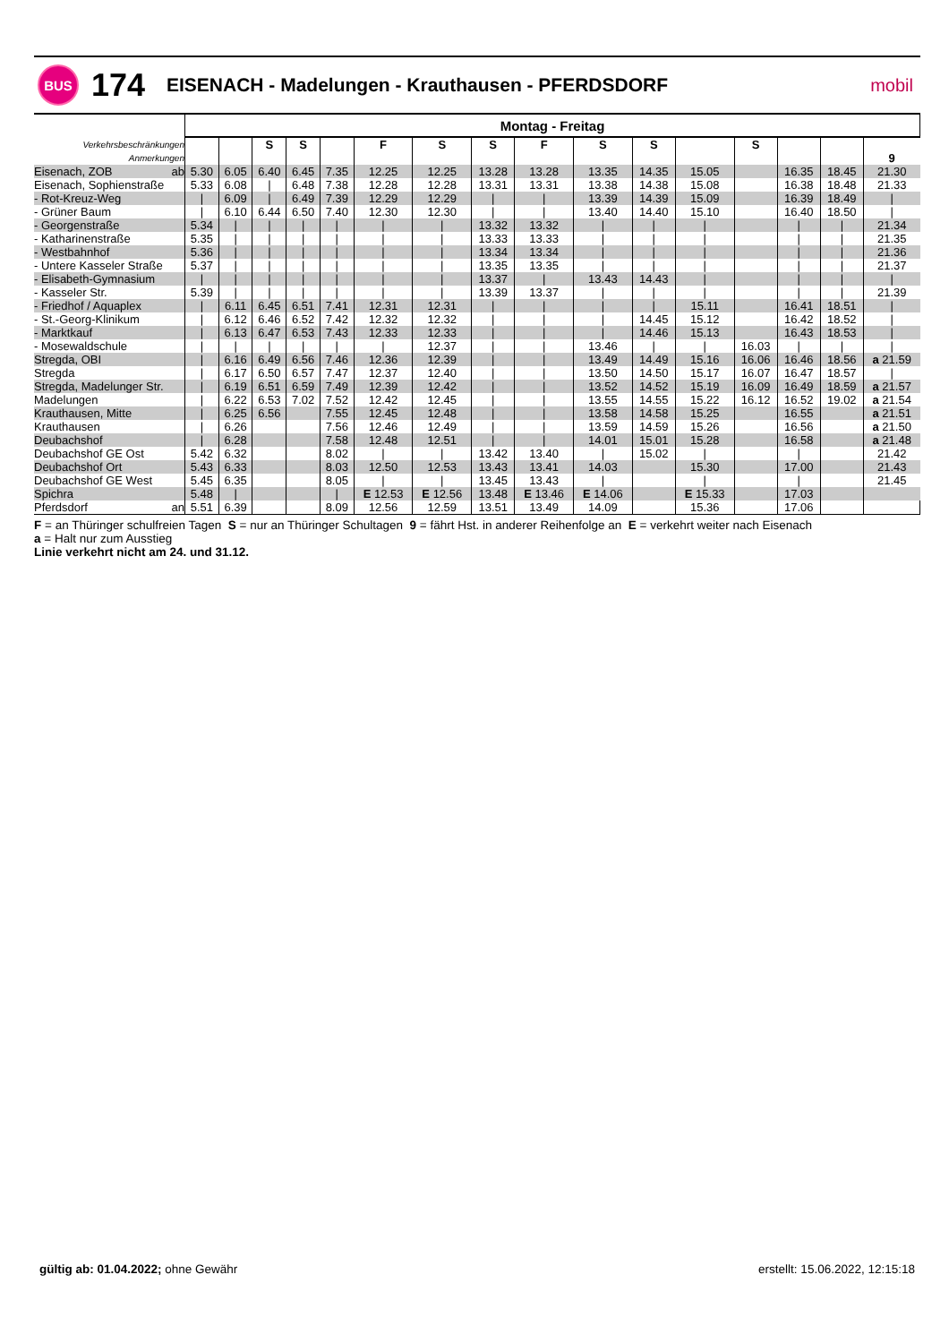BUS
174
EISENACH - Madelungen - Krauthausen - PFERDSDORF
mobil
| | Montag - Freitag | | | | | | | | | | | | | | | |
| Verkehrsbeschränkungen | | | S | S | | F | S | S | F | S | S | | S | | | |
| Anmerkungen | | | | | | | | | | | | | | | | 9 |
| Eisenach, ZOB ab | 5.30 | 6.05 | 6.40 | 6.45 | 7.35 | 12.25 | 12.25 | 13.28 | 13.28 | 13.35 | 14.35 | 15.05 | | 16.35 | 18.45 | 21.30 |
| Eisenach, Sophienstraße | 5.33 | 6.08 | / | 6.48 | 7.38 | 12.28 | 12.28 | 13.31 | 13.31 | 13.38 | 14.38 | 15.08 | | 16.38 | 18.48 | 21.33 |
| - Rot-Kreuz-Weg | / | 6.09 | / | 6.49 | 7.39 | 12.29 | 12.29 | / | / | 13.39 | 14.39 | 15.09 | | 16.39 | 18.49 | / |
| - Grüner Baum | / | 6.10 | 6.44 | 6.50 | 7.40 | 12.30 | 12.30 | / | / | 13.40 | 14.40 | 15.10 | | 16.40 | 18.50 | / |
| - Georgenstraße | 5.34 | / | / | / | / | / | / | 13.32 | 13.32 | / | / | / | | / | / | 21.34 |
| - Katharinenstraße | 5.35 | / | / | / | / | / | / | 13.33 | 13.33 | / | / | / | | / | / | 21.35 |
| - Westbahnhof | 5.36 | / | / | / | / | / | / | 13.34 | 13.34 | / | / | / | | / | / | 21.36 |
| - Untere Kasseler Straße | 5.37 | / | / | / | / | / | / | 13.35 | 13.35 | / | / | / | | / | / | 21.37 |
| - Elisabeth-Gymnasium | / | / | / | / | / | / | / | 13.37 | / | 13.43 | 14.43 | / | | / | / | / |
| - Kasseler Str. | 5.39 | / | / | / | / | / | / | 13.39 | 13.37 | / | / | / | | / | / | 21.39 |
| - Friedhof / Aquaplex | / | 6.11 | 6.45 | 6.51 | 7.41 | 12.31 | 12.31 | / | / | / | / | 15.11 | | 16.41 | 18.51 | / |
| - St.-Georg-Klinikum | / | 6.12 | 6.46 | 6.52 | 7.42 | 12.32 | 12.32 | / | / | / | 14.45 | 15.12 | | 16.42 | 18.52 | / |
| - Marktkauf | / | 6.13 | 6.47 | 6.53 | 7.43 | 12.33 | 12.33 | / | / | / | 14.46 | 15.13 | | 16.43 | 18.53 | / |
| - Mosewaldschule | / | / | / | / | / | / | 12.37 | / | / | 13.46 | / | / | 16.03 | / | / | / |
| Stregda, OBI | / | 6.16 | 6.49 | 6.56 | 7.46 | 12.36 | 12.39 | / | / | 13.49 | 14.49 | 15.16 | 16.06 | 16.46 | 18.56 | a 21.59 |
| Stregda | / | 6.17 | 6.50 | 6.57 | 7.47 | 12.37 | 12.40 | / | / | 13.50 | 14.50 | 15.17 | 16.07 | 16.47 | 18.57 | / |
| Stregda, Madelunger Str. | / | 6.19 | 6.51 | 6.59 | 7.49 | 12.39 | 12.42 | / | / | 13.52 | 14.52 | 15.19 | 16.09 | 16.49 | 18.59 | a 21.57 |
| Madelungen | / | 6.22 | 6.53 | 7.02 | 7.52 | 12.42 | 12.45 | / | / | 13.55 | 14.55 | 15.22 | 16.12 | 16.52 | 19.02 | a 21.54 |
| Krauthausen, Mitte | / | 6.25 | 6.56 | | 7.55 | 12.45 | 12.48 | / | / | 13.58 | 14.58 | 15.25 | | 16.55 | | a 21.51 |
| Krauthausen | / | 6.26 | | | 7.56 | 12.46 | 12.49 | / | / | 13.59 | 14.59 | 15.26 | | 16.56 | | a 21.50 |
| Deubachshof | / | 6.28 | | | 7.58 | 12.48 | 12.51 | / | / | 14.01 | 15.01 | 15.28 | | 16.58 | | a 21.48 |
| Deubachshof GE Ost | 5.42 | 6.32 | | | 8.02 | / | / | 13.42 | 13.40 | / | 15.02 | / | | / | | 21.42 |
| Deubachshof Ort | 5.43 | 6.33 | | | 8.03 | 12.50 | 12.53 | 13.43 | 13.41 | 14.03 | | 15.30 | | 17.00 | | 21.43 |
| Deubachshof GE West | 5.45 | 6.35 | | | 8.05 | / | / | 13.45 | 13.43 | / | | / | | / | | 21.45 |
| Spichra | 5.48 | / | | | / | E 12.53 | E 12.56 | 13.48 | E 13.46 | E 14.06 | | E 15.33 | | 17.03 | | |
| Pferdsdorf an | 5.51 | 6.39 | | | 8.09 | 12.56 | 12.59 | 13.51 | 13.49 | 14.09 | | 15.36 | | 17.06 | | |
F = an Thüringer schulfreien Tagen S = nur an Thüringer Schultagen 9 = fährt Hst. in anderer Reihenfolge an E = verkehrt weiter nach Eisenach
a = Halt nur zum Ausstieg
Linie verkehrt nicht am 24. und 31.12.
gültig ab: 01.04.2022; ohne Gewähr erstellt: 15.06.2022, 12:15:18